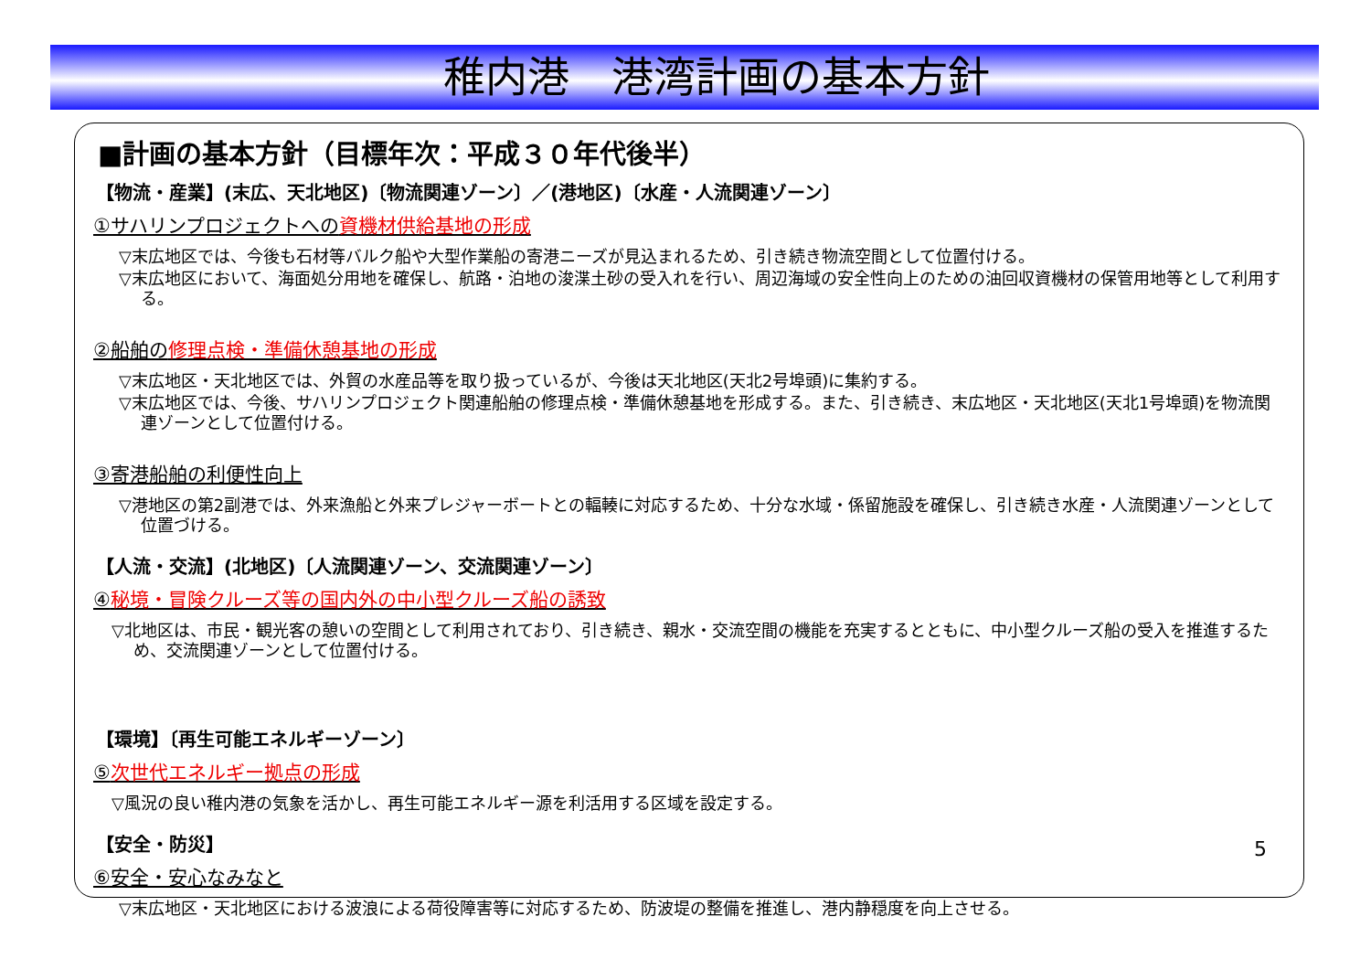稚内港　港湾計画の基本方針
■計画の基本方針（目標年次：平成３０年代後半）
【物流・産業】(末広、天北地区)〔物流関連ゾーン〕／(港地区)〔水産・人流関連ゾーン〕
①サハリンプロジェクトへの資機材供給基地の形成
▽末広地区では、今後も石材等バルク船や大型作業船の寄港ニーズが見込まれるため、引き続き物流空間として位置付ける。
▽末広地区において、海面処分用地を確保し、航路・泊地の浚渫土砂の受入れを行い、周辺海域の安全性向上のための油回収資機材の保管用地等として利用する。
②船舶の修理点検・準備休憩基地の形成
▽末広地区・天北地区では、外貿の水産品等を取り扱っているが、今後は天北地区(天北2号埠頭)に集約する。
▽末広地区では、今後、サハリンプロジェクト関連船舶の修理点検・準備休憩基地を形成する。また、引き続き、末広地区・天北地区(天北1号埠頭)を物流関連ゾーンとして位置付ける。
③寄港船舶の利便性向上
▽港地区の第2副港では、外来漁船と外来プレジャーボートとの輻輳に対応するため、十分な水域・係留施設を確保し、引き続き水産・人流関連ゾーンとして位置づける。
【人流・交流】(北地区)〔人流関連ゾーン、交流関連ゾーン〕
④秘境・冒険クルーズ等の国内外の中小型クルーズ船の誘致
▽北地区は、市民・観光客の憩いの空間として利用されており、引き続き、親水・交流空間の機能を充実するとともに、中小型クルーズ船の受入を推進するため、交流関連ゾーンとして位置付ける。
【環境】〔再生可能エネルギーゾーン〕
⑤次世代エネルギー拠点の形成
▽風況の良い稚内港の気象を活かし、再生可能エネルギー源を利活用する区域を設定する。
【安全・防災】
⑥安全・安心なみなと
▽末広地区・天北地区における波浪による荷役障害等に対応するため、防波堤の整備を推進し、港内静穏度を向上させる。
5